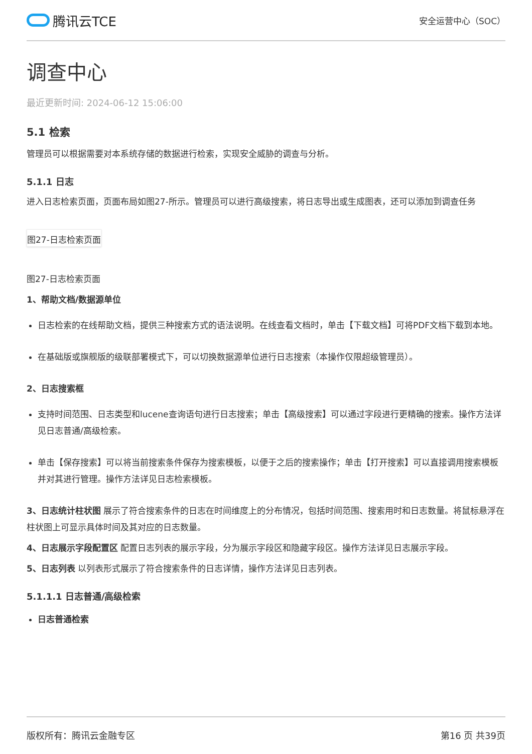腾讯云TCE
安全运营中心（SOC）
调查中心
最近更新时间: 2024-06-12 15:06:00
5.1 检索
管理员可以根据需要对本系统存储的数据进行检索，实现安全威胁的调查与分析。
5.1.1 日志
进入日志检索页面，页面布局如图27-所示。管理员可以进行高级搜索，将日志导出或生成图表，还可以添加到调查任务
图27-日志检索页面
图27-日志检索页面
1、帮助文档/数据源单位
日志检索的在线帮助文档，提供三种搜索方式的语法说明。在线查看文档时，单击【下载文档】可将PDF文档下载到本地。
在基础版或旗舰版的级联部署模式下，可以切换数据源单位进行日志搜索（本操作仅限超级管理员）。
2、日志搜索框
支持时间范围、日志类型和lucene查询语句进行日志搜索；单击【高级搜索】可以通过字段进行更精确的搜索。操作方法详见日志普通/高级检索。
单击【保存搜索】可以将当前搜索条件保存为搜索模板，以便于之后的搜索操作；单击【打开搜索】可以直接调用搜索模板并对其进行管理。操作方法详见日志检索模板。
3、日志统计柱状图 展示了符合搜索条件的日志在时间维度上的分布情况，包括时间范围、搜索用时和日志数量。将鼠标悬浮在柱状图上可显示具体时间及其对应的日志数量。
4、日志展示字段配置区 配置日志列表的展示字段，分为展示字段区和隐藏字段区。操作方法详见日志展示字段。
5、日志列表 以列表形式展示了符合搜索条件的日志详情，操作方法详见日志列表。
5.1.1.1 日志普通/高级检索
日志普通检索
版权所有：腾讯云金融专区 第16 页 共39页